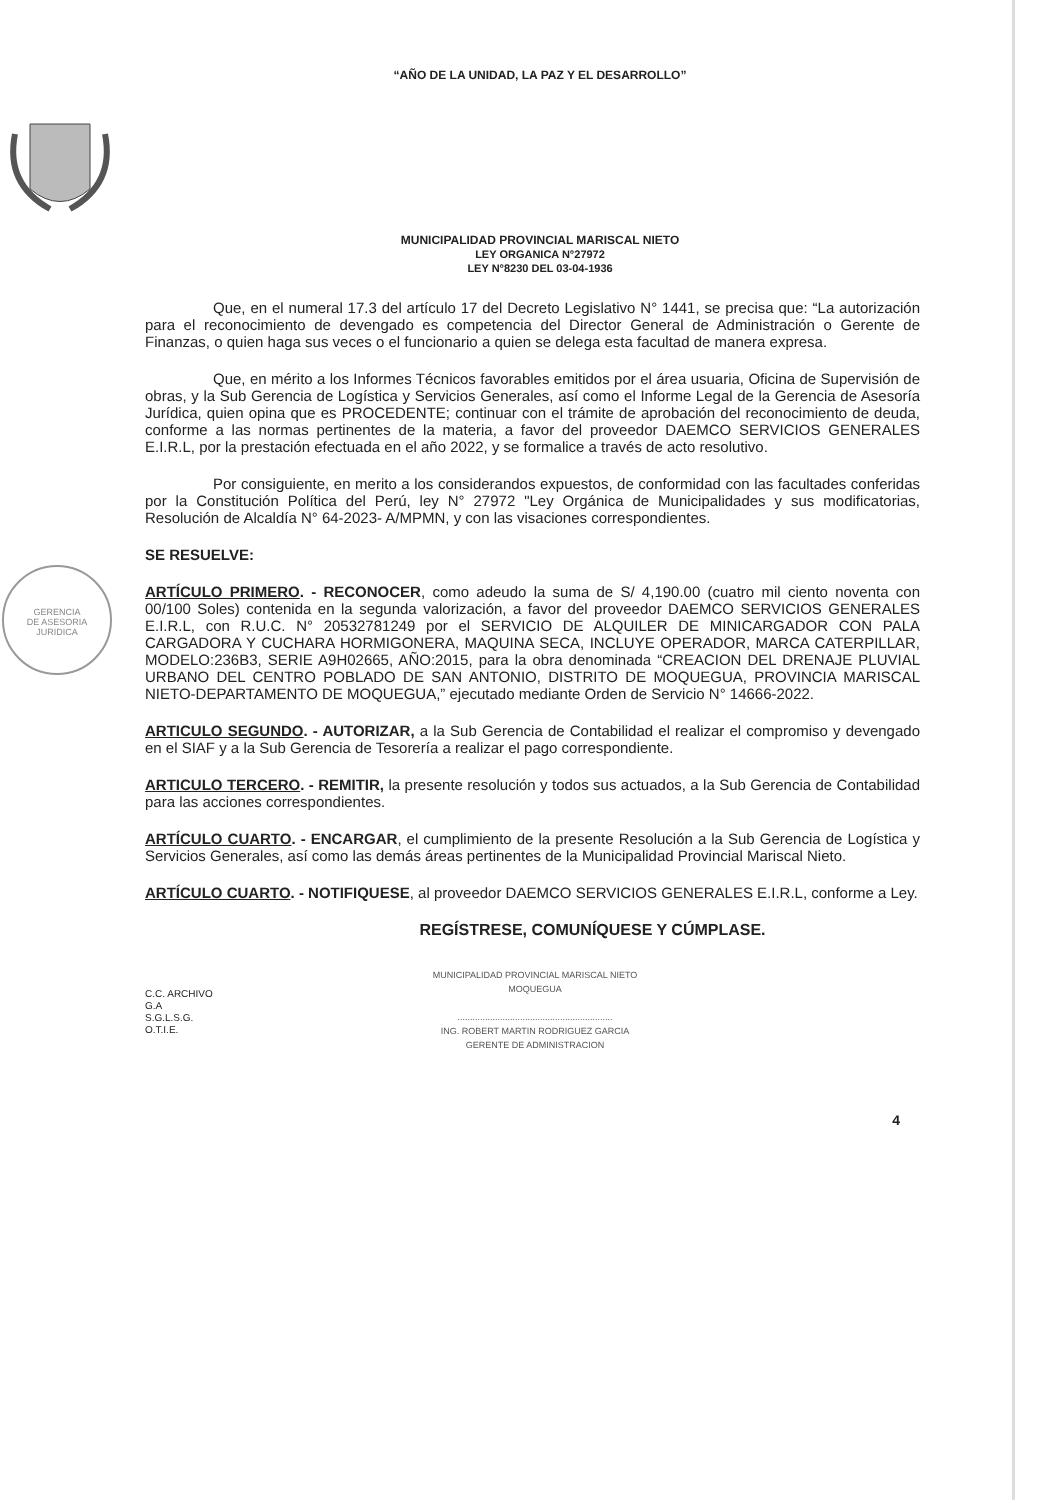GERENCIA
DE ASESORIA
JURIDICA
“AÑO DE LA UNIDAD, LA PAZ Y EL DESARROLLO”
MUNICIPALIDAD PROVINCIAL MARISCAL NIETO
LEY ORGANICA N°27972
LEY N°8230 DEL 03-04-1936
Que, en el numeral 17.3 del artículo 17 del Decreto Legislativo N° 1441, se precisa que: “La autorización para el reconocimiento de devengado es competencia del Director General de Administración o Gerente de Finanzas, o quien haga sus veces o el funcionario a quien se delega esta facultad de manera expresa.
Que, en mérito a los Informes Técnicos favorables emitidos por el área usuaria, Oficina de Supervisión de obras, y la Sub Gerencia de Logística y Servicios Generales, así como el Informe Legal de la Gerencia de Asesoría Jurídica, quien opina que es PROCEDENTE; continuar con el trámite de aprobación del reconocimiento de deuda, conforme a las normas pertinentes de la materia, a favor del proveedor DAEMCO SERVICIOS GENERALES E.I.R.L, por la prestación efectuada en el año 2022, y se formalice a través de acto resolutivo.
Por consiguiente, en merito a los considerandos expuestos, de conformidad con las facultades conferidas por la Constitución Política del Perú, ley N° 27972 "Ley Orgánica de Municipalidades y sus modificatorias, Resolución de Alcaldía N° 64-2023- A/MPMN, y con las visaciones correspondientes.
SE RESUELVE:
ARTÍCULO PRIMERO. - RECONOCER, como adeudo la suma de S/ 4,190.00 (cuatro mil ciento noventa con 00/100 Soles) contenida en la segunda valorización, a favor del proveedor DAEMCO SERVICIOS GENERALES E.I.R.L, con R.U.C. N° 20532781249 por el SERVICIO DE ALQUILER DE MINICARGADOR CON PALA CARGADORA Y CUCHARA HORMIGONERA, MAQUINA SECA, INCLUYE OPERADOR, MARCA CATERPILLAR, MODELO:236B3, SERIE A9H02665, AÑO:2015, para la obra denominada “CREACION DEL DRENAJE PLUVIAL URBANO DEL CENTRO POBLADO DE SAN ANTONIO, DISTRITO DE MOQUEGUA, PROVINCIA MARISCAL NIETO-DEPARTAMENTO DE MOQUEGUA,” ejecutado mediante Orden de Servicio N° 14666-2022.
ARTICULO SEGUNDO. - AUTORIZAR, a la Sub Gerencia de Contabilidad el realizar el compromiso y devengado en el SIAF y a la Sub Gerencia de Tesorería a realizar el pago correspondiente.
ARTICULO TERCERO. - REMITIR, la presente resolución y todos sus actuados, a la Sub Gerencia de Contabilidad para las acciones correspondientes.
ARTÍCULO CUARTO. - ENCARGAR, el cumplimiento de la presente Resolución a la Sub Gerencia de Logística y Servicios Generales, así como las demás áreas pertinentes de la Municipalidad Provincial Mariscal Nieto.
ARTÍCULO CUARTO. - NOTIFIQUESE, al proveedor DAEMCO SERVICIOS GENERALES E.I.R.L, conforme a Ley.
REGÍSTRESE, COMUNÍQUESE Y CÚMPLASE.
C.C. ARCHIVO
G.A
S.G.L.S.G.
O.T.I.E.
MUNICIPALIDAD PROVINCIAL MARISCAL NIETO
MOQUEGUA
..............................................................
ING. ROBERT MARTIN RODRIGUEZ GARCIA
GERENTE DE ADMINISTRACION
4